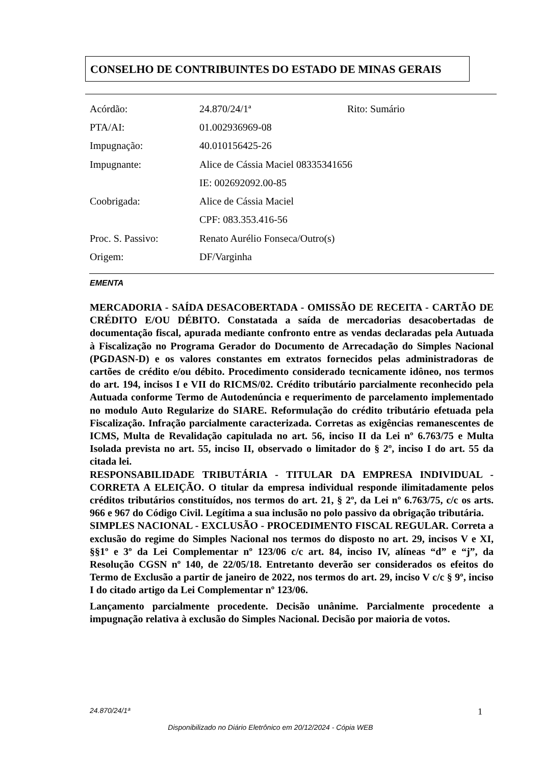CONSELHO DE CONTRIBUINTES DO ESTADO DE MINAS GERAIS
| Acórdão: | 24.870/24/1ª | Rito: Sumário |
| PTA/AI: | 01.002936969-08 | |
| Impugnação: | 40.010156425-26 | |
| Impugnante: | Alice de Cássia Maciel 08335341656 | |
| | IE: 002692092.00-85 | |
| Coobrigada: | Alice de Cássia Maciel | |
| | CPF: 083.353.416-56 | |
| Proc. S. Passivo: | Renato Aurélio Fonseca/Outro(s) | |
| Origem: | DF/Varginha | |
EMENTA
MERCADORIA - SAÍDA DESACOBERTADA - OMISSÃO DE RECEITA - CARTÃO DE CRÉDITO E/OU DÉBITO. Constatada a saída de mercadorias desacobertadas de documentação fiscal, apurada mediante confronto entre as vendas declaradas pela Autuada à Fiscalização no Programa Gerador do Documento de Arrecadação do Simples Nacional (PGDASN-D) e os valores constantes em extratos fornecidos pelas administradoras de cartões de crédito e/ou débito. Procedimento considerado tecnicamente idôneo, nos termos do art. 194, incisos I e VII do RICMS/02. Crédito tributário parcialmente reconhecido pela Autuada conforme Termo de Autodenúncia e requerimento de parcelamento implementado no modulo Auto Regularize do SIARE. Reformulação do crédito tributário efetuada pela Fiscalização. Infração parcialmente caracterizada. Corretas as exigências remanescentes de ICMS, Multa de Revalidação capitulada no art. 56, inciso II da Lei nº 6.763/75 e Multa Isolada prevista no art. 55, inciso II, observado o limitador do § 2º, inciso I do art. 55 da citada lei.
RESPONSABILIDADE TRIBUTÁRIA - TITULAR DA EMPRESA INDIVIDUAL - CORRETA A ELEIÇÃO. O titular da empresa individual responde ilimitadamente pelos créditos tributários constituídos, nos termos do art. 21, § 2º, da Lei nº 6.763/75, c/c os arts. 966 e 967 do Código Civil. Legítima a sua inclusão no polo passivo da obrigação tributária.
SIMPLES NACIONAL - EXCLUSÃO - PROCEDIMENTO FISCAL REGULAR. Correta a exclusão do regime do Simples Nacional nos termos do disposto no art. 29, incisos V e XI, §§1º e 3º da Lei Complementar nº 123/06 c/c art. 84, inciso IV, alíneas “d” e “j”, da Resolução CGSN nº 140, de 22/05/18. Entretanto deverão ser considerados os efeitos do Termo de Exclusão a partir de janeiro de 2022, nos termos do art. 29, inciso V c/c § 9º, inciso I do citado artigo da Lei Complementar nº 123/06.
Lançamento parcialmente procedente. Decisão unânime. Parcialmente procedente a impugnação relativa à exclusão do Simples Nacional. Decisão por maioria de votos.
24.870/24/1ª 1
Disponibilizado no Diário Eletrônico em 20/12/2024 - Cópia WEB